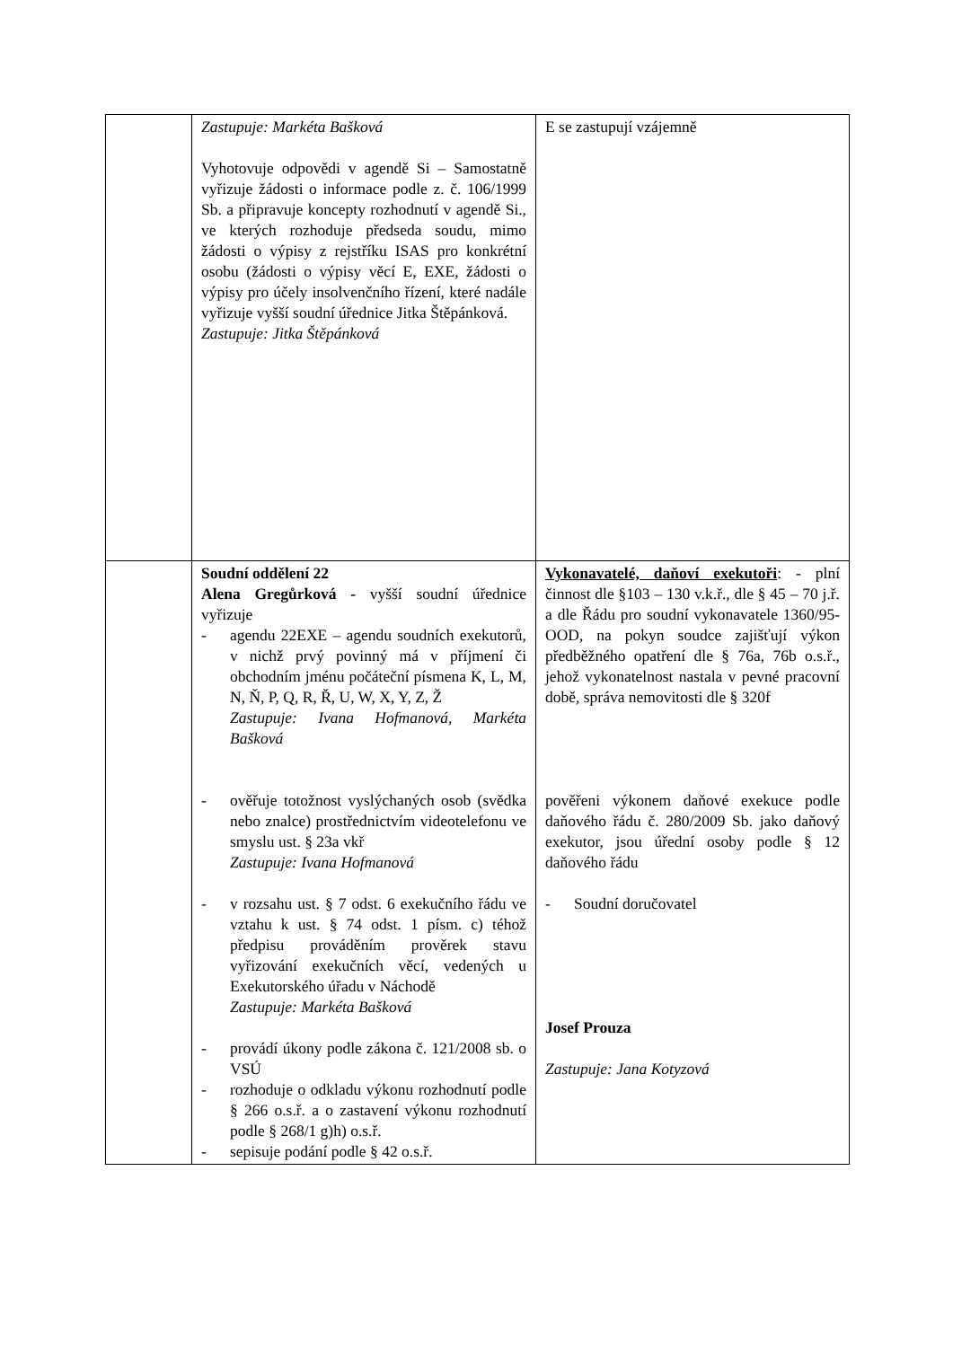| | Zastupuje: Markéta Bašková Vyhotovuje odpovědi v agendě Si – Samostatně vyřizuje žádosti o informace podle z. č. 106/1999 Sb. a připravuje koncepty rozhodnutí v agendě Si., ve kterých rozhoduje předseda soudu, mimo žádosti o výpisy z rejstříku ISAS pro konkrétní osobu (žádosti o výpisy věcí E, EXE, žádosti o výpisy pro účely insolvenčního řízení, které nadále vyřizuje vyšší soudní úřednice Jitka Štěpánková. Zastupuje: Jitka Štěpánková | E se zastupují vzájemně |
| | Soudní oddělení 22 Alena Gregůrková - vyšší soudní úřednice vyřizuje - agendu 22EXE – agendu soudních exekutorů, v nichž prvý povinný má v příjmení či obchodním jménu počáteční písmena K, L, M, N, Ň, P, Q, R, Ř, U, W, X, Y, Z, Ž Zastupuje: Ivana Hofmanová, Markéta Bašková - ověřuje totožnost vyslýchaných osob (svědka nebo znalce) prostřednictvím videotelefonu ve smyslu ust. § 23a vkř Zastupuje: Ivana Hofmanová - v rozsahu ust. § 7 odst. 6 exekučního řádu ve vztahu k ust. § 74 odst. 1 písm. c) téhož předpisu prováděním prověrek stavu vyřizování exekučních věcí, vedených u Exekutorského úřadu v Náchodě Zastupuje: Markéta Bašková - provádí úkony podle zákona č. 121/2008 sb. o VSÚ - rozhoduje o odkladu výkonu rozhodnutí podle § 266 o.s.ř. a o zastavení výkonu rozhodnutí podle § 268/1 g)h) o.s.ř. - sepisuje podání podle § 42 o.s.ř. | Vykonavatelé, daňoví exekutoři : - plní činnost dle §103 – 130 v.k.ř., dle § 45 – 70 j.ř. a dle Řádu pro soudní vykonavatele 1360/95-OOD, na pokyn soudce zajišťují výkon předběžného opatření dle § 76a, 76b o.s.ř., jehož vykonatelnost nastala v pevné pracovní době, správa nemovitosti dle § 320f pověřeni výkonem daňové exekuce podle daňového řádu č. 280/2009 Sb. jako daňový exekutor, jsou úřední osoby podle § 12 daňového řádu - Soudní doručovatel Josef Prouza Zastupuje: Jana Kotyzová |